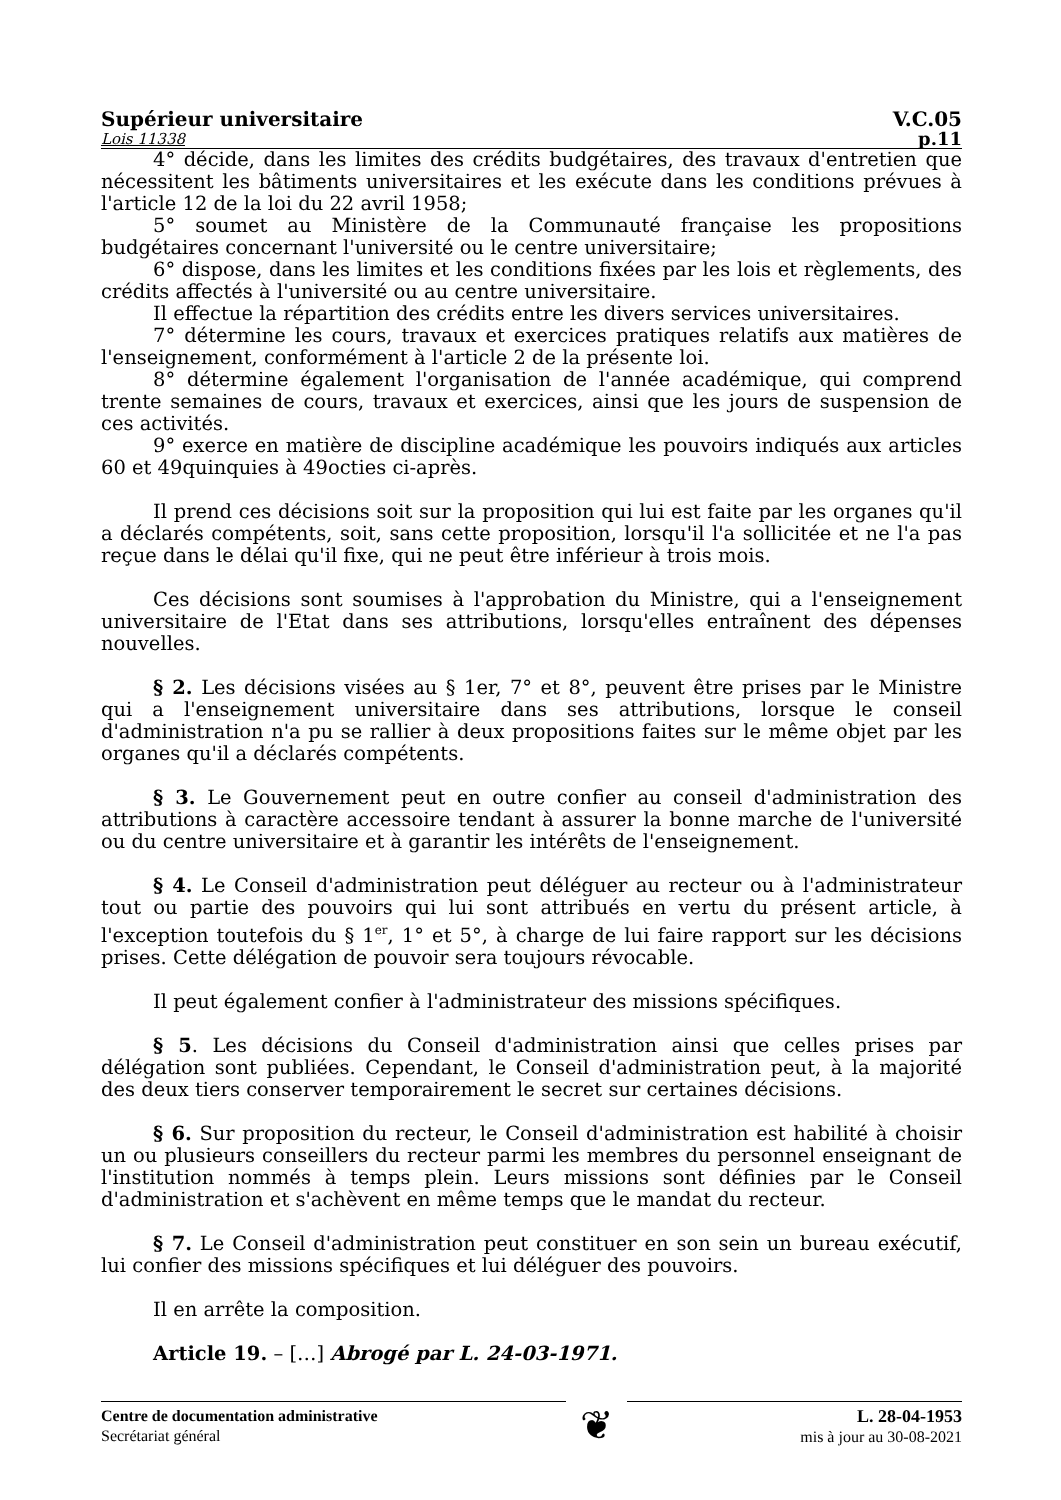Supérieur universitaire V.C.05
Lois 11338 p.11
4° décide, dans les limites des crédits budgétaires, des travaux d'entretien que nécessitent les bâtiments universitaires et les exécute dans les conditions prévues à l'article 12 de la loi du 22 avril 1958;
5° soumet au Ministère de la Communauté française les propositions budgétaires concernant l'université ou le centre universitaire;
6° dispose, dans les limites et les conditions fixées par les lois et règlements, des crédits affectés à l'université ou au centre universitaire.
Il effectue la répartition des crédits entre les divers services universitaires.
7° détermine les cours, travaux et exercices pratiques relatifs aux matières de l'enseignement, conformément à l'article 2 de la présente loi.
8° détermine également l'organisation de l'année académique, qui comprend trente semaines de cours, travaux et exercices, ainsi que les jours de suspension de ces activités.
9° exerce en matière de discipline académique les pouvoirs indiqués aux articles 60 et 49quinquies à 49octies ci-après.
Il prend ces décisions soit sur la proposition qui lui est faite par les organes qu'il a déclarés compétents, soit, sans cette proposition, lorsqu'il l'a sollicitée et ne l'a pas reçue dans le délai qu'il fixe, qui ne peut être inférieur à trois mois.
Ces décisions sont soumises à l'approbation du Ministre, qui a l'enseignement universitaire de l'Etat dans ses attributions, lorsqu'elles entraînent des dépenses nouvelles.
§ 2. Les décisions visées au § 1er, 7° et 8°, peuvent être prises par le Ministre qui a l'enseignement universitaire dans ses attributions, lorsque le conseil d'administration n'a pu se rallier à deux propositions faites sur le même objet par les organes qu'il a déclarés compétents.
§ 3. Le Gouvernement peut en outre confier au conseil d'administration des attributions à caractère accessoire tendant à assurer la bonne marche de l'université ou du centre universitaire et à garantir les intérêts de l'enseignement.
§ 4. Le Conseil d'administration peut déléguer au recteur ou à l'administrateur tout ou partie des pouvoirs qui lui sont attribués en vertu du présent article, à l'exception toutefois du § 1<sup>er</sup>, 1° et 5°, à charge de lui faire rapport sur les décisions prises. Cette délégation de pouvoir sera toujours révocable.
Il peut également confier à l'administrateur des missions spécifiques.
§ 5. Les décisions du Conseil d'administration ainsi que celles prises par délégation sont publiées. Cependant, le Conseil d'administration peut, à la majorité des deux tiers conserver temporairement le secret sur certaines décisions.
§ 6. Sur proposition du recteur, le Conseil d'administration est habilité à choisir un ou plusieurs conseillers du recteur parmi les membres du personnel enseignant de l'institution nommés à temps plein. Leurs missions sont définies par le Conseil d'administration et s'achèvent en même temps que le mandat du recteur.
§ 7. Le Conseil d'administration peut constituer en son sein un bureau exécutif, lui confier des missions spécifiques et lui déléguer des pouvoirs.
Il en arrête la composition.
Article 19. – […] Abrogé par L. 24-03-1971.
Centre de documentation administrative
Secrétariat général
❦
L. 28-04-1953
mis à jour au 30-08-2021